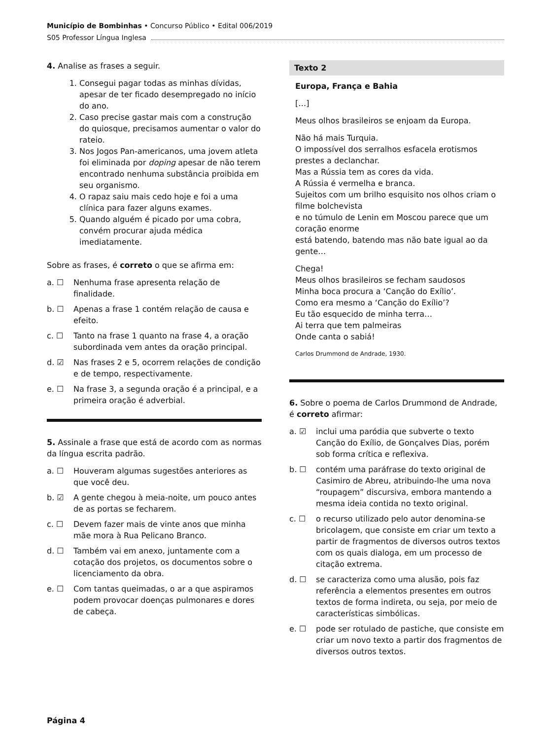Município de Bombinhas • Concurso Público • Edital 006/2019
S05 Professor Língua Inglesa
4. Analise as frases a seguir.
1. Consegui pagar todas as minhas dívidas, apesar de ter ficado desempregado no início do ano.
2. Caso precise gastar mais com a construção do quiosque, precisamos aumentar o valor do rateio.
3. Nos Jogos Pan-americanos, uma jovem atleta foi eliminada por doping apesar de não terem encontrado nenhuma substância proibida em seu organismo.
4. O rapaz saiu mais cedo hoje e foi a uma clínica para fazer alguns exames.
5. Quando alguém é picado por uma cobra, convém procurar ajuda médica imediatamente.
Sobre as frases, é correto o que se afirma em:
a. ☐ Nenhuma frase apresenta relação de finalidade.
b. ☐ Apenas a frase 1 contém relação de causa e efeito.
c. ☐ Tanto na frase 1 quanto na frase 4, a oração subordinada vem antes da oração principal.
d. ☑ Nas frases 2 e 5, ocorrem relações de condição e de tempo, respectivamente.
e. ☐ Na frase 3, a segunda oração é a principal, e a primeira oração é adverbial.
5. Assinale a frase que está de acordo com as normas da língua escrita padrão.
a. ☐ Houveram algumas sugestões anteriores as que você deu.
b. ☑ A gente chegou à meia-noite, um pouco antes de as portas se fecharem.
c. ☐ Devem fazer mais de vinte anos que minha mãe mora à Rua Pelicano Branco.
d. ☐ Também vai em anexo, juntamente com a cotação dos projetos, os documentos sobre o licenciamento da obra.
e. ☐ Com tantas queimadas, o ar a que aspiramos podem provocar doenças pulmonares e dores de cabeça.
Texto 2
Europa, França e Bahia
[…]
Meus olhos brasileiros se enjoam da Europa.
Não há mais Turquia.
O impossível dos serralhos esfacela erotismos prestes a declanchar.
Mas a Rússia tem as cores da vida.
A Rússia é vermelha e branca.
Sujeitos com um brilho esquisito nos olhos criam o filme bolchevista
e no túmulo de Lenin em Moscou parece que um coração enorme
está batendo, batendo mas não bate igual ao da gente…
Chega!
Meus olhos brasileiros se fecham saudosos
Minha boca procura a ‘Canção do Exílio’.
Como era mesmo a ‘Canção do Exílio’?
Eu tão esquecido de minha terra…
Ai terra que tem palmeiras
Onde canta o sabiá!
Carlos Drummond de Andrade, 1930.
6. Sobre o poema de Carlos Drummond de Andrade, é correto afirmar:
a. ☑ inclui uma paródia que subverte o texto Canção do Exílio, de Gonçalves Dias, porém sob forma crítica e reflexiva.
b. ☐ contém uma paráfrase do texto original de Casimiro de Abreu, atribuindo-lhe uma nova “roupagem” discursiva, embora mantendo a mesma ideia contida no texto original.
c. ☐ o recurso utilizado pelo autor denomina-se bricolagem, que consiste em criar um texto a partir de fragmentos de diversos outros textos com os quais dialoga, em um processo de citação extrema.
d. ☐ se caracteriza como uma alusão, pois faz referência a elementos presentes em outros textos de forma indireta, ou seja, por meio de características simbólicas.
e. ☐ pode ser rotulado de pastiche, que consiste em criar um novo texto a partir dos fragmentos de diversos outros textos.
Página 4